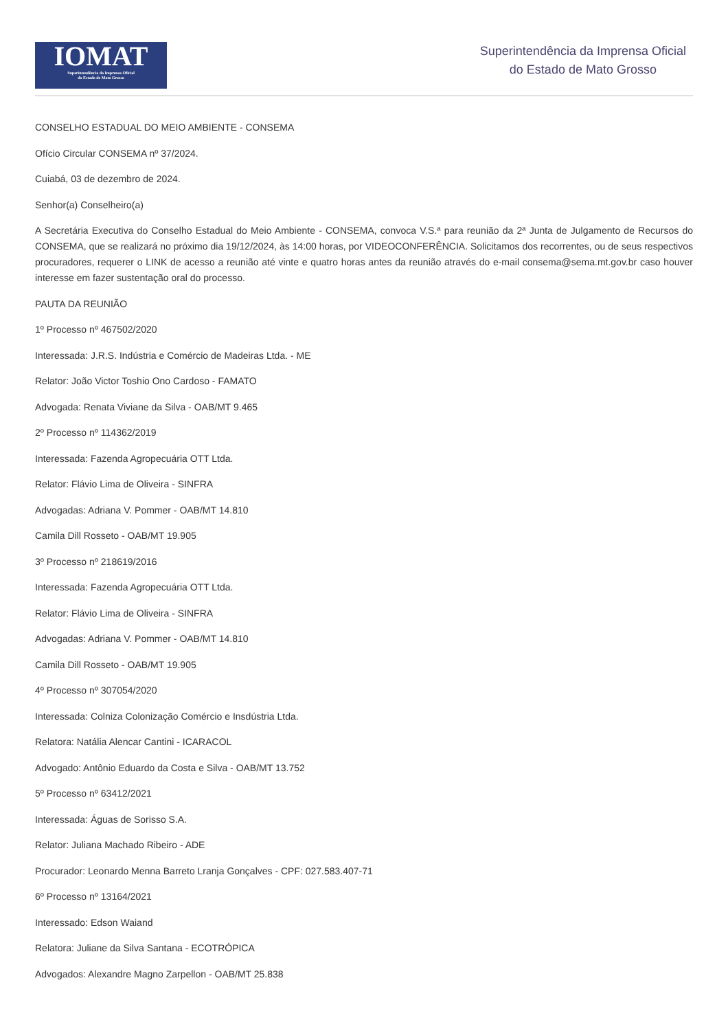IOMAT
Superintendência da Imprensa Oficial
do Estado de Mato Grosso
Superintendência da Imprensa Oficial
do Estado de Mato Grosso
CONSELHO ESTADUAL DO MEIO AMBIENTE - CONSEMA
Ofício Circular CONSEMA nº 37/2024.
Cuiabá, 03 de dezembro de 2024.
Senhor(a) Conselheiro(a)
A Secretária Executiva do Conselho Estadual do Meio Ambiente - CONSEMA, convoca V.S.ª para reunião da 2ª Junta de Julgamento de Recursos do CONSEMA, que se realizará no próximo dia 19/12/2024, às 14:00 horas, por VIDEOCONFERÊNCIA. Solicitamos dos recorrentes, ou de seus respectivos procuradores, requerer o LINK de acesso a reunião até vinte e quatro horas antes da reunião através do e-mail consema@sema.mt.gov.br caso houver interesse em fazer sustentação oral do processo.
PAUTA DA REUNIÃO
1º Processo nº 467502/2020
Interessada: J.R.S. Indústria e Comércio de Madeiras Ltda. - ME
Relator: João Victor Toshio Ono Cardoso - FAMATO
Advogada: Renata Viviane da Silva - OAB/MT 9.465
2º Processo nº 114362/2019
Interessada: Fazenda Agropecuária OTT Ltda.
Relator: Flávio Lima de Oliveira - SINFRA
Advogadas: Adriana V. Pommer - OAB/MT 14.810
Camila Dill Rosseto - OAB/MT 19.905
3º Processo nº 218619/2016
Interessada: Fazenda Agropecuária OTT Ltda.
Relator: Flávio Lima de Oliveira - SINFRA
Advogadas: Adriana V. Pommer - OAB/MT 14.810
Camila Dill Rosseto - OAB/MT 19.905
4º Processo nº 307054/2020
Interessada: Colniza Colonização Comércio e Insdústria Ltda.
Relatora: Natália Alencar Cantini - ICARACOL
Advogado: Antônio Eduardo da Costa e Silva - OAB/MT 13.752
5º Processo nº 63412/2021
Interessada: Águas de Sorisso S.A.
Relator: Juliana Machado Ribeiro - ADE
Procurador: Leonardo Menna Barreto Lranja Gonçalves - CPF: 027.583.407-71
6º Processo nº 13164/2021
Interessado: Edson Waiand
Relatora: Juliane da Silva Santana - ECOTRÓPICA
Advogados: Alexandre Magno Zarpellon - OAB/MT 25.838